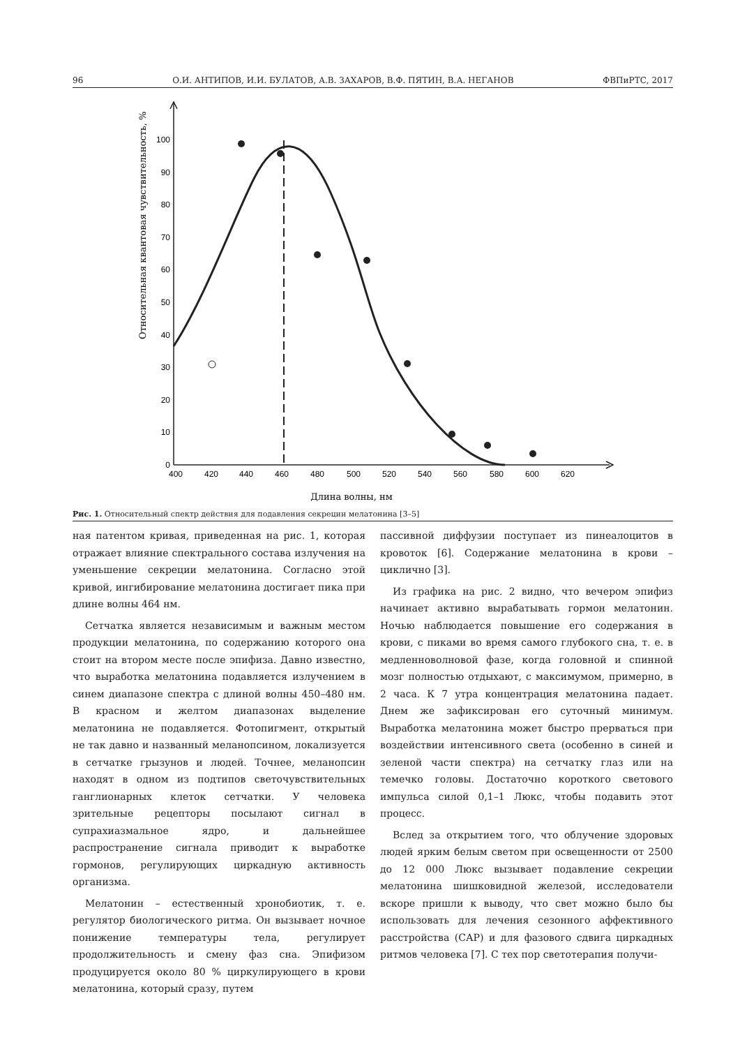96 О.И. АНТИПОВ, И.И. БУЛАТОВ, А.В. ЗАХАРОВ, В.Ф. ПЯТИН, В.А. НЕГАНОВ ФВПиРТС, 2017
0
10
20
30
40
50
60
70
80
90
100
400
420
440
460
480
500
520
540
560
580
600
620
Длина волны, нм
Относительная квантовая чувствительность, %
Рис. 1. Относительный спектр действия для подавления секреции мелатонина [3–5]
ная патентом кривая, приведенная на рис. 1, которая отражает влияние спектрального состава излучения на уменьшение секреции мелатонина. Согласно этой кривой, ингибирование мелатонина достигает пика при длине волны 464 нм.
Сетчатка является независимым и важным местом продукции мелатонина, по содержанию которого она стоит на втором месте после эпифиза. Давно известно, что выработка мелатонина подавляется излучением в синем диапазоне спектра с длиной волны 450–480 нм. В красном и желтом диапазонах выделение мелатонина не подавляется. Фотопигмент, открытый не так давно и названный меланопсином, локализуется в сетчатке грызунов и людей. Точнее, меланопсин находят в одном из подтипов светочувствительных ганглионарных клеток сетчатки. У человека зрительные рецепторы посылают сигнал в супрахиазмальное ядро, и дальнейшее распространение сигнала приводит к выработке гормонов, регулирующих циркадную активность организма.
Мелатонин – естественный хронобиотик, т. е. регулятор биологического ритма. Он вызывает ночное понижение температуры тела, регулирует продолжительность и смену фаз сна. Эпифизом продуцируется около 80 % циркулирующего в крови мелатонина, который сразу, путем
пассивной диффузии поступает из пинеалоцитов в кровоток [6]. Содержание мелатонина в крови – циклично [3].
Из графика на рис. 2 видно, что вечером эпифиз начинает активно вырабатывать гормон мелатонин. Ночью наблюдается повышение его содержания в крови, с пиками во время самого глубокого сна, т. е. в медленноволновой фазе, когда головной и спинной мозг полностью отдыхают, с максимумом, примерно, в 2 часа. К 7 утра концентрация мелатонина падает. Днем же зафиксирован его суточный минимум. Выработка мелатонина может быстро прерваться при воздействии интенсивного света (особенно в синей и зеленой части спектра) на сетчатку глаз или на темечко головы. Достаточно короткого светового импульса силой 0,1–1 Люкс, чтобы подавить этот процесс.
Вслед за открытием того, что облучение здоровых людей ярким белым светом при освещенности от 2500 до 12 000 Люкс вызывает подавление секреции мелатонина шишковидной железой, исследователи вскоре пришли к выводу, что свет можно было бы использовать для лечения сезонного аффективного расстройства (САР) и для фазового сдвига циркадных ритмов человека [7]. С тех пор светотерапия получи-